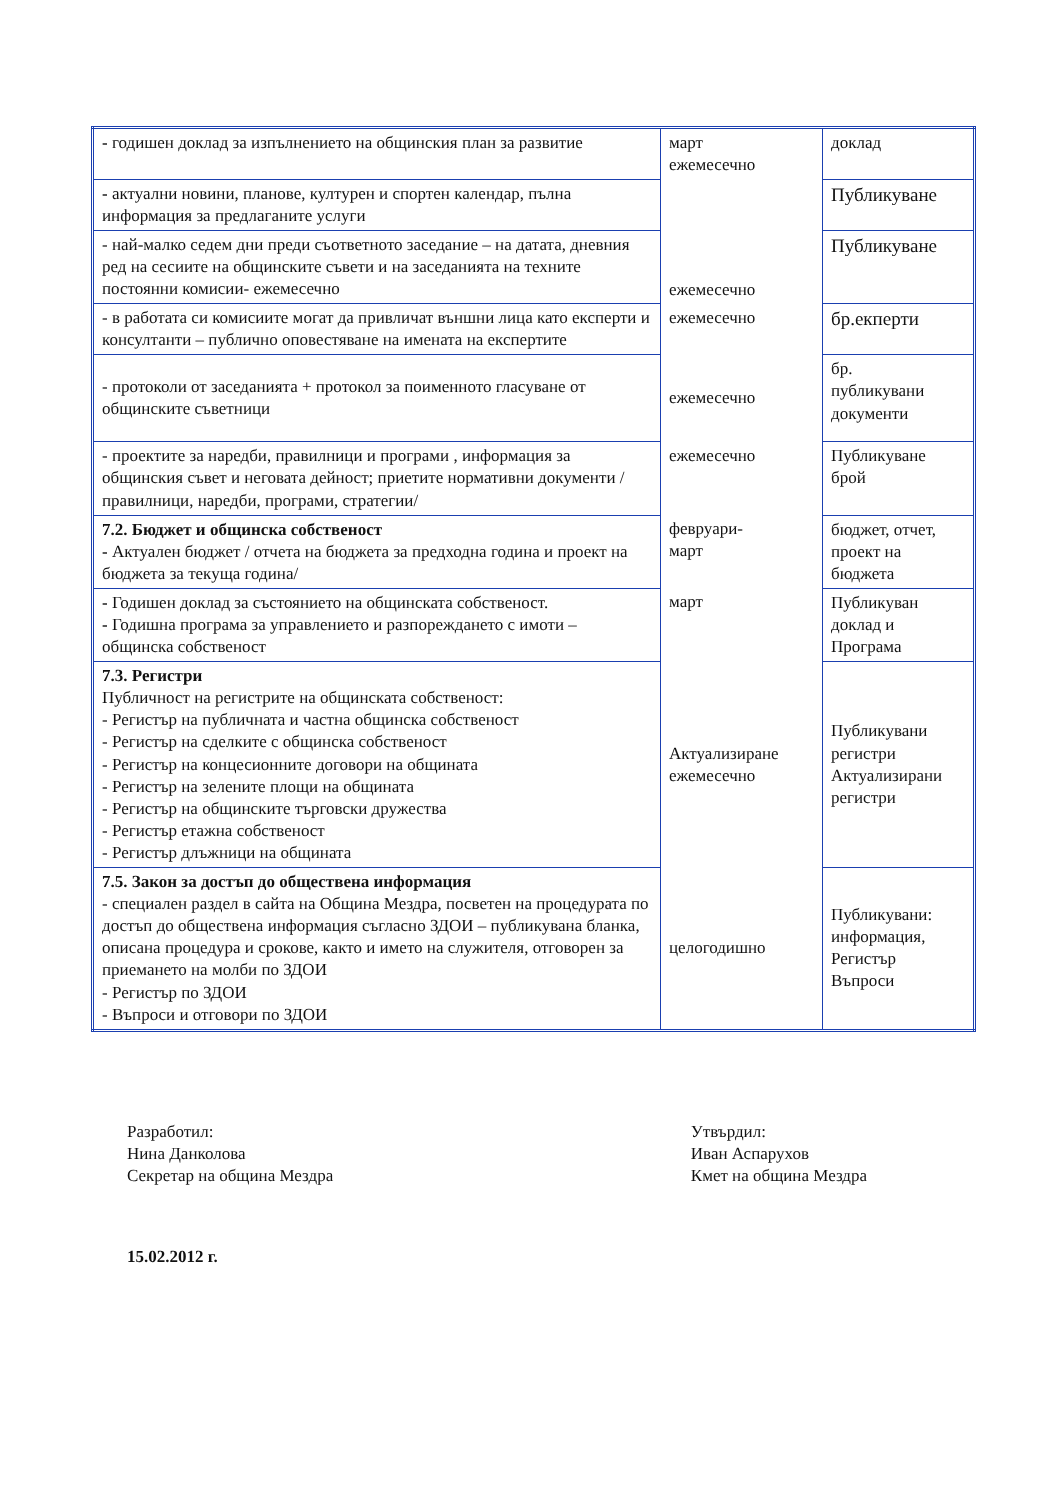| - годишен доклад за изпълнението на общинския план за развитие | март ежемесечно | доклад |
| - актуални новини, планове, културен и спортен календар, пълна информация за предлаганите услуги | | Публикуване |
| - най-малко седем дни преди съответното заседание – на датата, дневния ред на сесиите на общинските съвети и на заседанията на техните постоянни комисии- ежемесечно | ежемесечно | Публикуване |
| - в работата си комисиите могат да привличат външни лица като експерти и консултанти – публично оповестяване на имената на експертите | ежемесечно | бр.екперти |
| - протоколи от заседанията + протокол за поименното гласуване от общинските съветници | ежемесечно | бр. публикувани документи |
| - проектите за наредби, правилници и програми , информация за общинския съвет и неговата дейност; приетите нормативни документи /правилници, наредби, програми, стратегии/ | ежемесечно | Публикуване брой |
| 7.2. Бюджет и общинска собственост - Актуален бюджет / отчета на бюджета за предходна година и проект на бюджета за текуща година/ | февруари- март | бюджет, отчет, проект на бюджета |
| - Годишен доклад за състоянието на общинската собственост. - Годишна програма за управлението и разпореждането с имоти – общинска собственост | март | Публикуван доклад и Програма |
| 7.3. Регистри Публичност на регистрите на общинската собственост: - Регистър на публичната и частна общинска собственост - Регистър на сделките с общинска собственост - Регистър на концесионните договори на общината - Регистър на зелените площи на общината - Регистър на общинските търговски дружества - Регистър етажна собственост - Регистър длъжници на общината | Актуализиране ежемесечно | Публикувани регистри Актуализирани регистри |
| 7.5. Закон за достъп до обществена информация - специален раздел в сайта на Община Мездра, посветен на процедурата по достъп до обществена информация съгласно ЗДОИ – публикувана бланка, описана процедура и срокове, както и името на служителя, отговорен за приемането на молби по ЗДОИ - Регистър по ЗДОИ - Въпроси и отговори по ЗДОИ | целогодишно | Публикувани: информация, Регистър Въпроси |
Разработил:
Нина Данколова
Секретар на община Мездра
Утвърдил:
Иван Аспарухов
Кмет на община Мездра
15.02.2012 г.